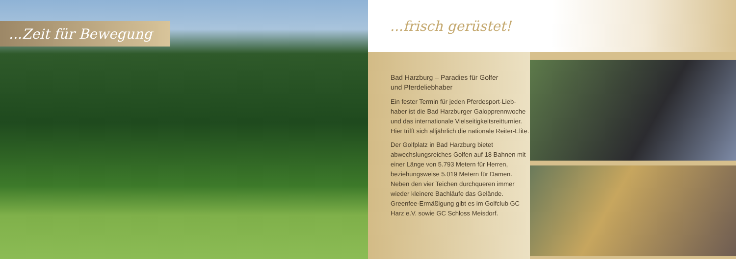...Zeit für Bewegung
...frisch gerüstet!
Bad Harzburg – Paradies für Golfer
und Pferdeliebhaber
Ein fester Termin für jeden Pferdesport-Lieb­haber ist die Bad Harzburger Galopprennwoche und das internationale Vielseitigkeitsreitturnier. Hier trifft sich alljährlich die nationale Reiter-Elite.
Der Golfplatz in Bad Harzburg bietet abwechslungsreiches Golfen auf 18 Bahnen mit einer Länge von 5.793 Metern für Herren, beziehungsweise 5.019 Metern für Damen. Neben den vier Teichen durchqueren immer wieder kleinere Bachläufe das Gelände. Greenfee-Ermäßigung gibt es im Golfclub GC Harz e.V. sowie GC Schloss Meisdorf.